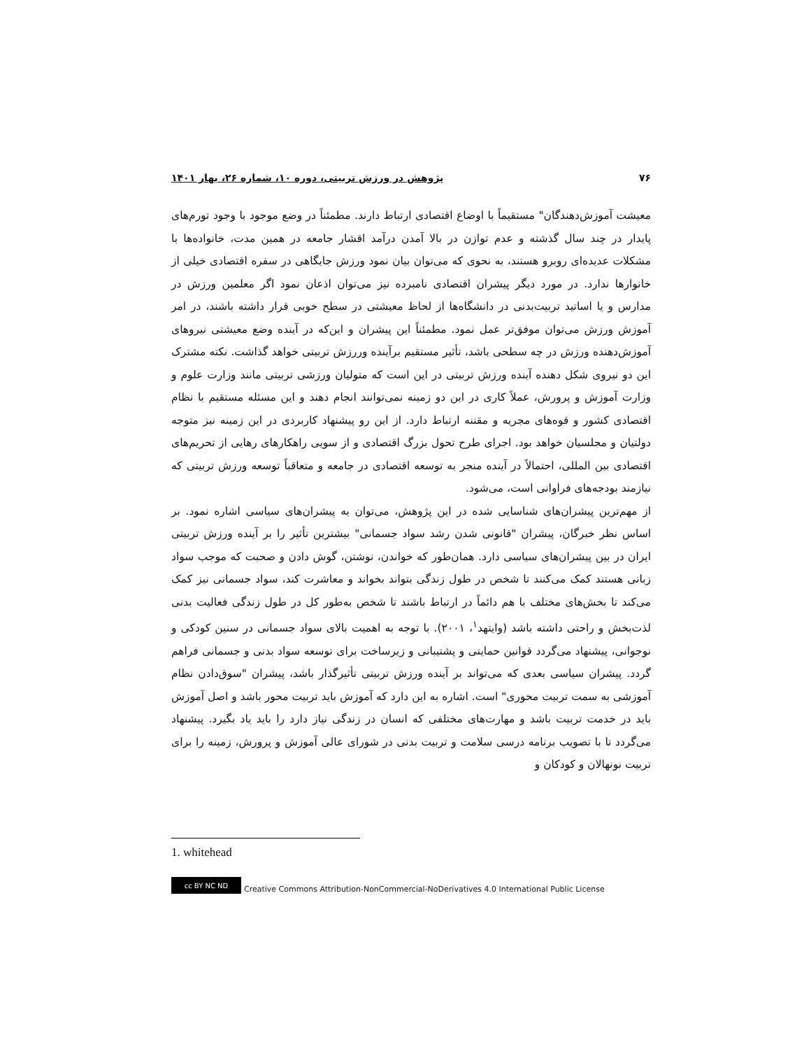۷۶ پژوهش در ورزش تربیتی، دوره ۱۰، شماره ۲۶، بهار ۱۴۰۱
معیشت آموزش‌دهندگان" مستقیماً با اوضاع اقتصادی ارتباط دارند. مطمئناً در وضع موجود با وجود تورم‌های پایدار در چند سال گذشته و عدم توازن در بالا آمدن درآمد اقشار جامعه در همین مدت، خانواده‌ها با مشکلات عدیده‌ای روبرو هستند، به نحوی که می‌توان بیان نمود ورزش جایگاهی در سفره اقتصادی خیلی از خانوارها ندارد. در مورد دیگر پیشران اقتصادی نامبرده نیز می‌توان اذعان نمود اگر معلمین ورزش در مدارس و یا اساتید تربیت‌بدنی در دانشگاه‌ها از لحاظ معیشتی در سطح خوبی قرار داشته باشند، در امر آموزش ورزش می‌توان موفق‌تر عمل نمود. مطمئناً این پیشران و این‌که در آینده وضع معیشتی نیروهای آموزش‌دهنده ورزش در چه سطحی باشد، تأثیر مستقیم برآینده وررزش تربیتی خواهد گذاشت. نکته مشترک این دو نیروی شکل دهنده آینده ورزش تربیتی در این است که متولیان ورزشی تربیتی مانند وزارت علوم و وزارت آموزش و پرورش، عملاً کاری در این دو زمینه نمی‌توانند انجام دهند و این مسئله مستقیم با نظام اقتصادی کشور و قوه‌های مجریه و مقننه ارتباط دارد. از این رو پیشنهاد کاربردی در این زمینه نیز متوجه دولتیان و مجلسیان خواهد بود. اجرای طرح تحول بزرگ اقتصادی و از سویی راهکارهای رهایی از تحریم‌های اقتصادی بین المللی، احتمالاً در آینده منجر به توسعه اقتصادی در جامعه و متعاقباً توسعه ورزش تربیتی که نیازمند بودجه‌های فراوانی است، می‌شود.
از مهم‌ترین پیشران‌های شناسایی شده در این پژوهش، می‌توان به پیشران‌های سیاسی اشاره نمود. بر اساس نظر خبرگان، پیشران "قانونی شدن رشد سواد جسمانی" بیشترین تأثیر را بر آینده ورزش تربیتی ایران در بین پیشران‌های سیاسی دارد. همان‌طور که خواندن، نوشتن، گوش دادن و صحبت که موجب سواد زبانی هستند کمک می‌کنند تا شخص در طول زندگی بتواند بخواند و معاشرت کند، سواد جسمانی نیز کمک می‌کند تا بخش‌های مختلف با هم دائماً در ارتباط باشند تا شخص به‌طور کل در طول زندگی فعالیت بدنی لذت‌بخش و راحتی داشته باشد (وایتهد<sup>۱</sup>، ۲۰۰۱). با توجه به اهمیت بالای سواد جسمانی در سنین کودکی و نوجوانی، پیشنهاد می‌گردد قوانین حمایتی و پشتیبانی و زیرساخت برای توسعه سواد بدنی و جسمانی فراهم گردد. پیشران سیاسی بعدی که می‌تواند بر آینده ورزش تربیتی تأثیرگذار باشد، پیشران "سوق‌دادن نظام آموزشی به سمت تربیت محوری" است. اشاره به این دارد که آموزش باید تربیت محور باشد و اصل آموزش باید در خدمت تربیت باشد و مهارت‌های مختلفی که انسان در زندگی نیاز دارد را باید یاد بگیرد. پیشنهاد می‌گردد تا با تصویب برنامه درسی سلامت و تربیت بدنی در شورای عالی آموزش و پرورش، زمینه را برای تربیت نونهالان و کودکان و
1. whitehead
cc BY NC ND Creative Commons Attribution-NonCommercial-NoDerivatives 4.0 International Public License